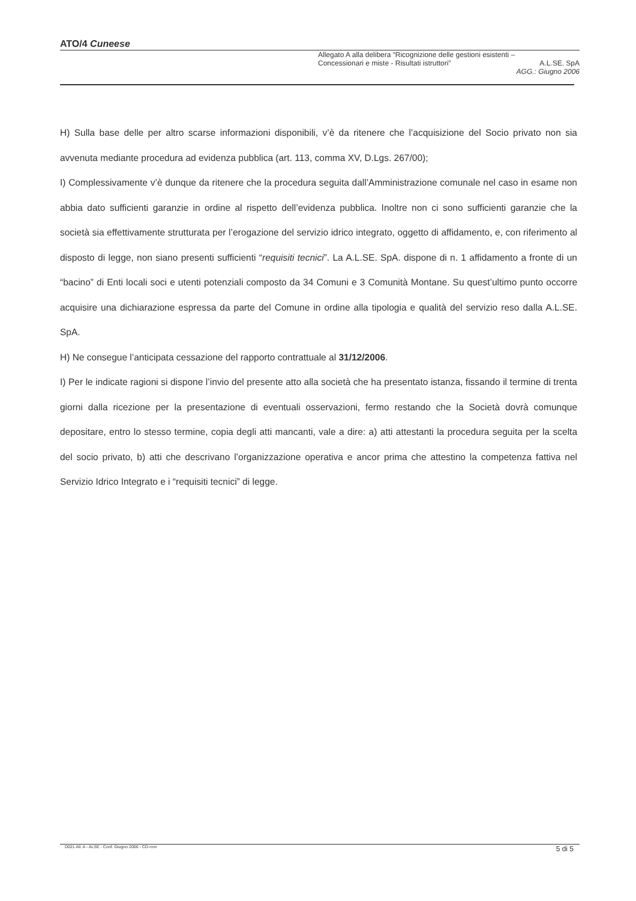ATO/4 Cuneese
Allegato A alla delibera “Ricognizione delle gestioni esistenti –
Concessionari e miste - Risultati istruttori” A.L.SE. SpA
AGG.: Giugno 2006
H) Sulla base delle per altro scarse informazioni disponibili, v’è da ritenere che l’acquisizione del Socio privato non sia avvenuta mediante procedura ad evidenza pubblica (art. 113, comma XV, D.Lgs. 267/00);
I) Complessivamente v’è dunque da ritenere che la procedura seguita dall’Amministrazione comunale nel caso in esame non abbia dato sufficienti garanzie in ordine al rispetto dell’evidenza pubblica. Inoltre non ci sono sufficienti garanzie che la società sia effettivamente strutturata per l’erogazione del servizio idrico integrato, oggetto di affidamento, e, con riferimento al disposto di legge, non siano presenti sufficienti “requisiti tecnici”. La A.L.SE. SpA. dispone di n. 1 affidamento a fronte di un “bacino” di Enti locali soci e utenti potenziali composto da 34 Comuni e 3 Comunità Montane. Su quest’ultimo punto occorre acquisire una dichiarazione espressa da parte del Comune in ordine alla tipologia e qualità del servizio reso dalla A.L.SE. SpA.
H) Ne consegue l’anticipata cessazione del rapporto contrattuale al 31/12/2006.
I) Per le indicate ragioni si dispone l’invio del presente atto alla società che ha presentato istanza, fissando il termine di trenta giorni dalla ricezione per la presentazione di eventuali osservazioni, fermo restando che la Società dovrà comunque depositare, entro lo stesso termine, copia degli atti mancanti, vale a dire: a) atti attestanti la procedura seguita per la scelta del socio privato, b) atti che descrivano l’organizzazione operativa e ancor prima che attestino la competenza fattiva nel Servizio Idrico Integrato e i “requisiti tecnici” di legge.
D021 All. A - ALSE - Conf. Giugno 2006 - CD-rom 5 di 5